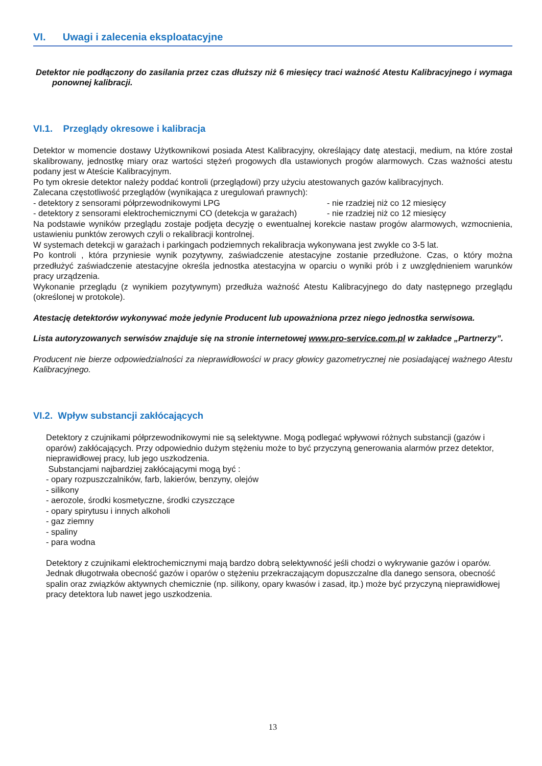VI. Uwagi i zalecenia eksploatacyjne
Detektor nie podłączony do zasilania przez czas dłuższy niż 6 miesięcy traci ważność Atestu Kalibracyjnego i wymaga ponownej kalibracji.
VI.1. Przeglądy okresowe i kalibracja
Detektor w momencie dostawy Użytkownikowi posiada Atest Kalibracyjny, określający datę atestacji, medium, na które został skalibrowany, jednostkę miary oraz wartości stężeń progowych dla ustawionych progów alarmowych. Czas ważności atestu podany jest w Ateście Kalibracyjnym.
Po tym okresie detektor należy poddać kontroli (przeglądowi) przy użyciu atestowanych gazów kalibracyjnych.
Zalecana częstotliwość przeglądów (wynikająca z uregulowań prawnych):
- detektory z sensorami półprzewodnikowymi LPG - nie rzadziej niż co 12 miesięcy
- detektory z sensorami elektrochemicznymi CO (detekcja w garażach) - nie rzadziej niż co 12 miesięcy
Na podstawie wyników przeglądu zostaje podjęta decyzję o ewentualnej korekcie nastaw progów alarmowych, wzmocnienia, ustawieniu punktów zerowych czyli o rekalibracji kontrolnej.
W systemach detekcji w garażach i parkingach podziemnych rekalibracja wykonywana jest zwykle co 3-5 lat.
Po kontroli , która przyniesie wynik pozytywny, zaświadczenie atestacyjne zostanie przedłużone. Czas, o który można przedłużyć zaświadczenie atestacyjne określa jednostka atestacyjna w oparciu o wyniki prób i z uwzględnieniem warunków pracy urządzenia.
Wykonanie przeglądu (z wynikiem pozytywnym) przedłuża ważność Atestu Kalibracyjnego do daty następnego przeglądu (określonej w protokole).
Atestację detektorów wykonywać może jedynie Producent lub upoważniona przez niego jednostka serwisowa.
Lista autoryzowanych serwisów znajduje się na stronie internetowej www.pro-service.com.pl w zakładce „Partnerzy”.
Producent nie bierze odpowiedzialności za nieprawidłowości w pracy głowicy gazometrycznej nie posiadającej ważnego Atestu Kalibracyjnego.
VI.2. Wpływ substancji zakłócających
Detektory z czujnikami półprzewodnikowymi nie są selektywne. Mogą podlegać wpływowi różnych substancji (gazów i oparów) zakłócających. Przy odpowiednio dużym stężeniu może to być przyczyną generowania alarmów przez detektor, nieprawidłowej pracy, lub jego uszkodzenia.
Substancjami najbardziej zakłócającymi mogą być :
- opary rozpuszczalników, farb, lakierów, benzyny, olejów
- silikony
- aerozole, środki kosmetyczne, środki czyszczące
- opary spirytusu i innych alkoholi
- gaz ziemny
- spaliny
- para wodna
Detektory z czujnikami elektrochemicznymi mają bardzo dobrą selektywność jeśli chodzi o wykrywanie gazów i oparów. Jednak długotrwała obecność gazów i oparów o stężeniu przekraczającym dopuszczalne dla danego sensora, obecność spalin oraz związków aktywnych chemicznie (np. silikony, opary kwasów i zasad, itp.) może być przyczyną nieprawidłowej pracy detektora lub nawet jego uszkodzenia.
13